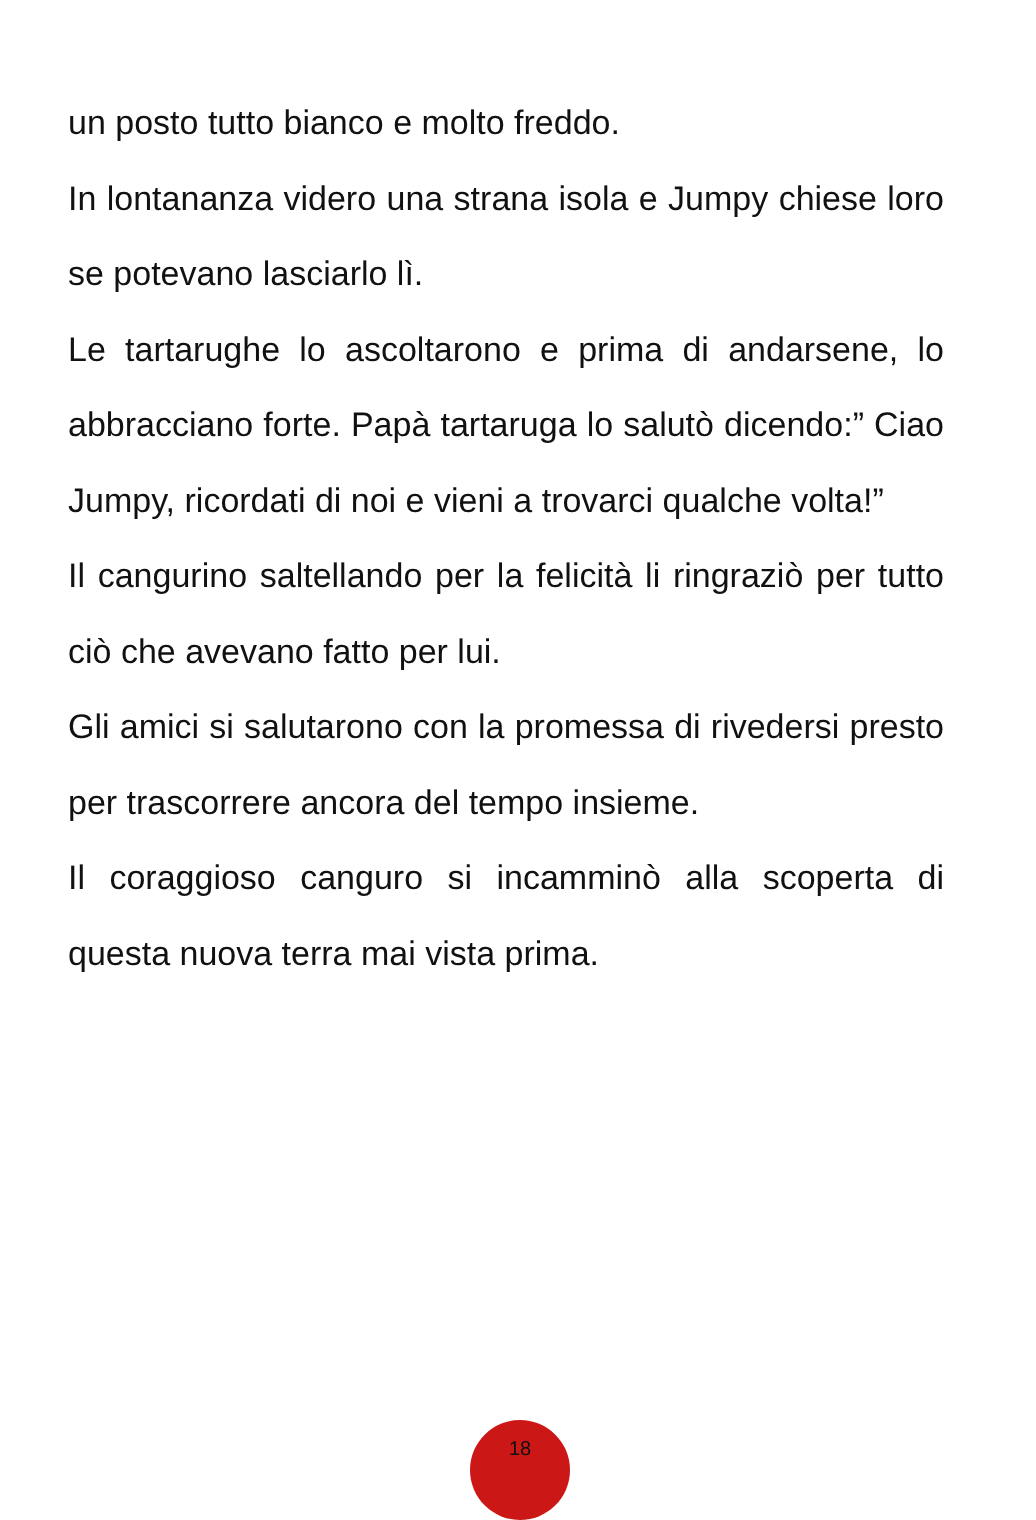un posto tutto bianco e molto freddo.
In lontananza videro una strana isola e Jumpy chiese loro se potevano lasciarlo lì.
Le tartarughe lo ascoltarono e prima di andarsene, lo abbracciano forte. Papà tartaruga lo salutò dicendo:” Ciao Jumpy, ricordati di noi e vieni a trovarci qualche volta!”
Il cangurino saltellando per la felicità li ringraziò per tutto ciò che avevano fatto per lui.
Gli amici si salutarono con la promessa di rivedersi presto per trascorrere ancora del tempo insieme.
Il coraggioso canguro si incamminò alla scoperta di questa nuova terra mai vista prima.
18